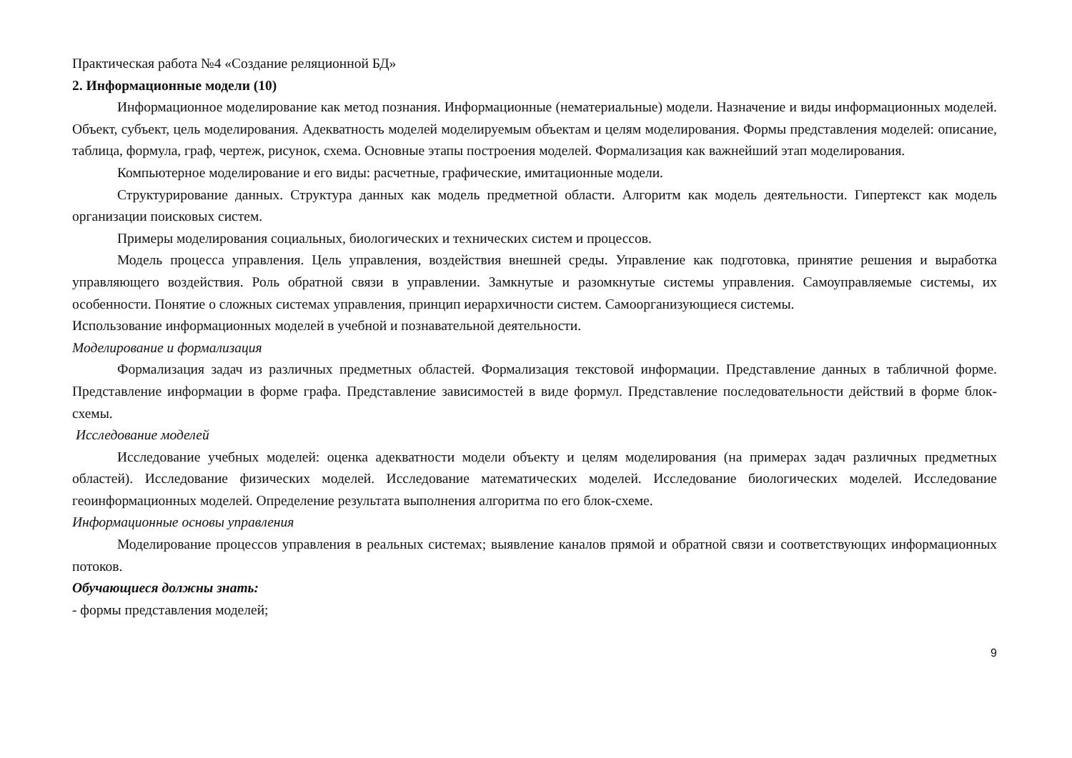Практическая работа №4 «Создание реляционной БД»
2. Информационные модели (10)
Информационное моделирование как метод познания. Информационные (нематериальные) модели. Назначение и виды информационных моделей. Объект, субъект, цель моделирования. Адекватность моделей моделируемым объектам и целям моделирования. Формы представления моделей: описание, таблица, формула, граф, чертеж, рисунок, схема. Основные этапы построения моделей. Формализация как важнейший этап моделирования.
Компьютерное моделирование и его виды: расчетные, графические, имитационные модели.
Структурирование данных. Структура данных как модель предметной области. Алгоритм как модель деятельности. Гипертекст как модель организации поисковых систем.
Примеры моделирования социальных, биологических и технических систем и процессов.
Модель процесса управления. Цель управления, воздействия внешней среды. Управление как подготовка, принятие решения и выработка управляющего воздействия. Роль обратной связи в управлении. Замкнутые и разомкнутые системы управления. Самоуправляемые системы, их особенности. Понятие о сложных системах управления, принцип иерархичности систем. Самоорганизующиеся системы.
Использование информационных моделей в учебной и познавательной деятельности.
Моделирование и формализация
Формализация задач из различных предметных областей. Формализация текстовой информации. Представление данных в табличной форме. Представление информации в форме графа. Представление зависимостей в виде формул. Представление последовательности действий в форме блок-схемы.
Исследование моделей
Исследование учебных моделей: оценка адекватности модели объекту и целям моделирования (на примерах задач различных предметных областей). Исследование физических моделей. Исследование математических моделей. Исследование биологических моделей. Исследование геоинформационных моделей. Определение результата выполнения алгоритма по его блок-схеме.
Информационные основы управления
Моделирование процессов управления в реальных системах; выявление каналов прямой и обратной связи и соответствующих информационных потоков.
Обучающиеся должны знать:
- формы представления моделей;
9